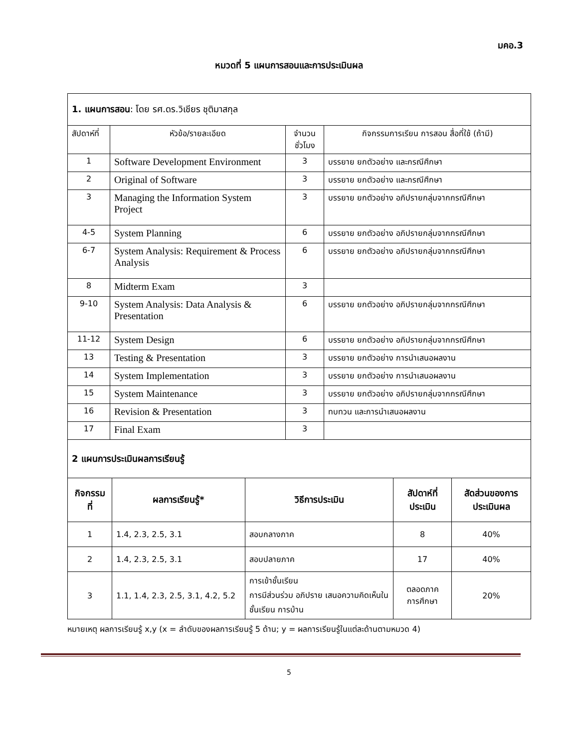มคอ.3
หมวดที่ 5 แผนการสอนและการประเมินผล
| 1. แผนการสอน : โดย รศ.ดร.วิเชียร ชุติมาสกุล | | | |
| สัปดาห์ที่ | หัวข้อ/รายละเอียด | จำนวน ชั่วโมง | กิจกรรมการเรียน การสอน สื่อที่ใช้ (ถ้ามี) |
| 1 | Software Development Environment | 3 | บรรยาย ยกตัวอย่าง และกรณีศึกษา |
| 2 | Original of Software | 3 | บรรยาย ยกตัวอย่าง และกรณีศึกษา |
| 3 | Managing the Information System Project | 3 | บรรยาย ยกตัวอย่าง อภิปรายกลุ่มจากกรณีศึกษา |
| 4-5 | System Planning | 6 | บรรยาย ยกตัวอย่าง อภิปรายกลุ่มจากกรณีศึกษา |
| 6-7 | System Analysis: Requirement & Process Analysis | 6 | บรรยาย ยกตัวอย่าง อภิปรายกลุ่มจากกรณีศึกษา |
| 8 | Midterm Exam | 3 | |
| 9-10 | System Analysis: Data Analysis & Presentation | 6 | บรรยาย ยกตัวอย่าง อภิปรายกลุ่มจากกรณีศึกษา |
| 11-12 | System Design | 6 | บรรยาย ยกตัวอย่าง อภิปรายกลุ่มจากกรณีศึกษา |
| 13 | Testing & Presentation | 3 | บรรยาย ยกตัวอย่าง การนำเสนอผลงาน |
| 14 | System Implementation | 3 | บรรยาย ยกตัวอย่าง การนำเสนอผลงาน |
| 15 | System Maintenance | 3 | บรรยาย ยกตัวอย่าง อภิปรายกลุ่มจากกรณีศึกษา |
| 16 | Revision & Presentation | 3 | ทบทวน และการนำเสนอผลงาน |
| 17 | Final Exam | 3 | |
| 2 แผนการประเมินผลการเรียนรู้ | | | | |
| กิจกรรม ที่ | ผลการเรียนรู้* | วิธีการประเมิน | สัปดาห์ที่ ประเมิน | สัดส่วนของการ ประเมินผล |
| 1 | 1.4, 2.3, 2.5, 3.1 | สอบกลางภาค | 8 | 40% |
| 2 | 1.4, 2.3, 2.5, 3.1 | สอบปลายภาค | 17 | 40% |
| 3 | 1.1, 1.4, 2.3, 2.5, 3.1, 4.2, 5.2 | การเข้าชั้นเรียน การมีส่วนร่วม อภิปราย เสนอความคิดเห็นในชั้นเรียน การบ้าน | ตลอดภาค การศึกษา | 20% |
หมายเหตุ ผลการเรียนรู้ x,y (x = ลำดับของผลการเรียนรู้ 5 ด้าน; y = ผลการเรียนรู้ในแต่ละด้านตามหมวด 4)
5